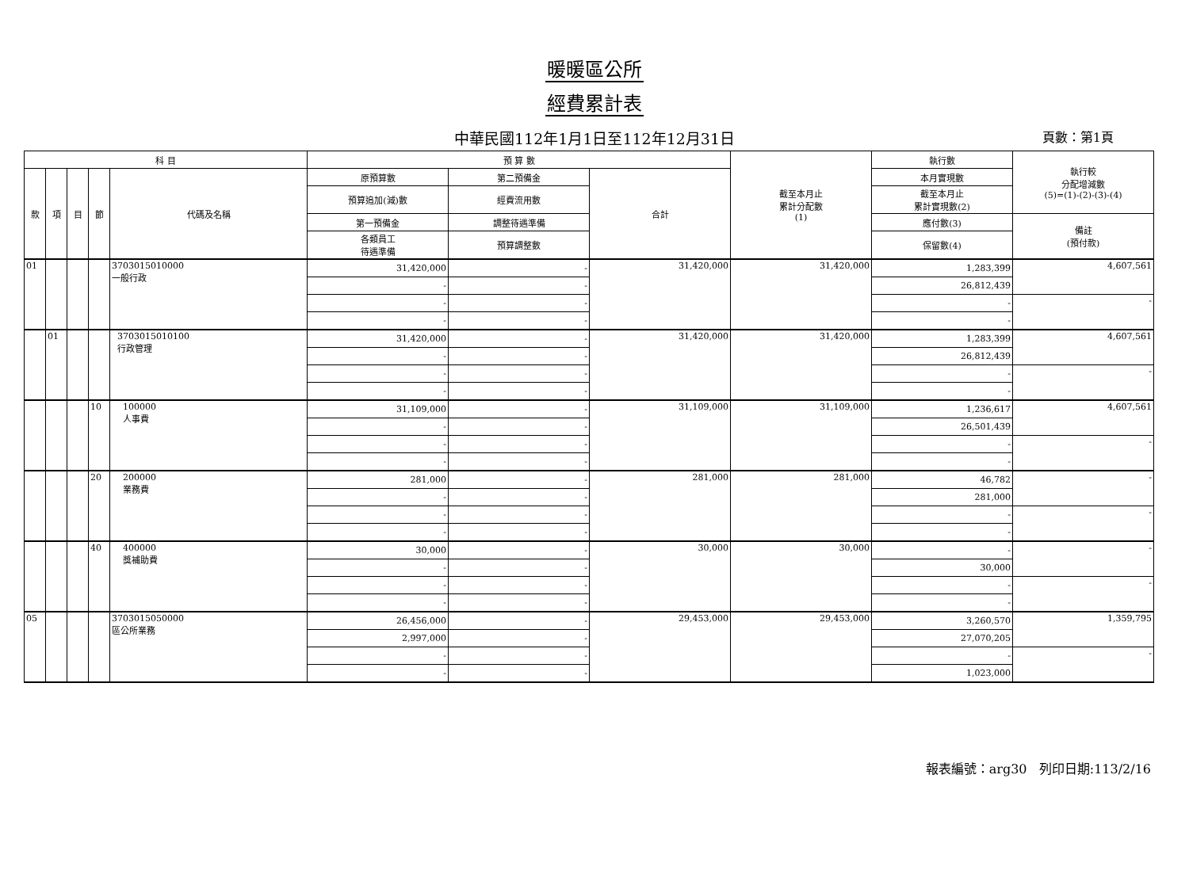暖暖區公所
經費累計表
中華民國112年1月1日至112年12月31日
頁數：第1頁
| 科 目 | | | | | 預 算 數 | | | 截至本月止 累計分配數 (1) | 執行數 | 執行較 分配增減數 (5)=(1)-(2)-(3)-(4) |
| --- | --- | --- | --- | --- | --- | --- | --- | --- | --- | --- |
| 款 | 項 | 目 | 節 | 代碼及名稱 | 原預算數 | 第二預備金 | 合計 | | 本月實現數 | |
| | | | | | 預算追加(減)數 | 經費流用數 | | | 截至本月止 累計實現數(2) | |
| | | | | | 第一預備金 | 調整待遇準備 | | | 應付數(3) | 備註 (預付款) |
| | | | | | 各類員工 待遇準備 | 預算調整數 | | | 保留數(4) | |
| 01 | | | | 3703015010000 一般行政 | 31,420,000 | - | 31,420,000 | 31,420,000 | 1,283,399 | 4,607,561 |
| | | | | | - | - | | | 26,812,439 | |
| | | | | | - | - | | | - | - |
| | | | | | - | - | | | - | |
| | 01 | | | 3703015010100 行政管理 | 31,420,000 | - | 31,420,000 | 31,420,000 | 1,283,399 | 4,607,561 |
| | | | | | - | - | | | 26,812,439 | |
| | | | | | - | - | | | - | - |
| | | | | | - | - | | | - | |
| | | | 10 | 100000 人事費 | 31,109,000 | - | 31,109,000 | 31,109,000 | 1,236,617 | 4,607,561 |
| | | | | | - | - | | | 26,501,439 | |
| | | | | | - | - | | | - | - |
| | | | | | - | - | | | - | |
| | | | 20 | 200000 業務費 | 281,000 | - | 281,000 | 281,000 | 46,782 | - |
| | | | | | - | - | | | 281,000 | |
| | | | | | - | - | | | - | - |
| | | | | | - | - | | | - | |
| | | | 40 | 400000 獎補助費 | 30,000 | - | 30,000 | 30,000 | - | - |
| | | | | | - | - | | | 30,000 | |
| | | | | | - | - | | | - | - |
| | | | | | - | - | | | - | |
| 05 | | | | 3703015050000 區公所業務 | 26,456,000 | - | 29,453,000 | 29,453,000 | 3,260,570 | 1,359,795 |
| | | | | | 2,997,000 | - | | | 27,070,205 | |
| | | | | | - | - | | | - | - |
| | | | | | - | - | | | 1,023,000 | |
報表編號：arg30 列印日期:113/2/16